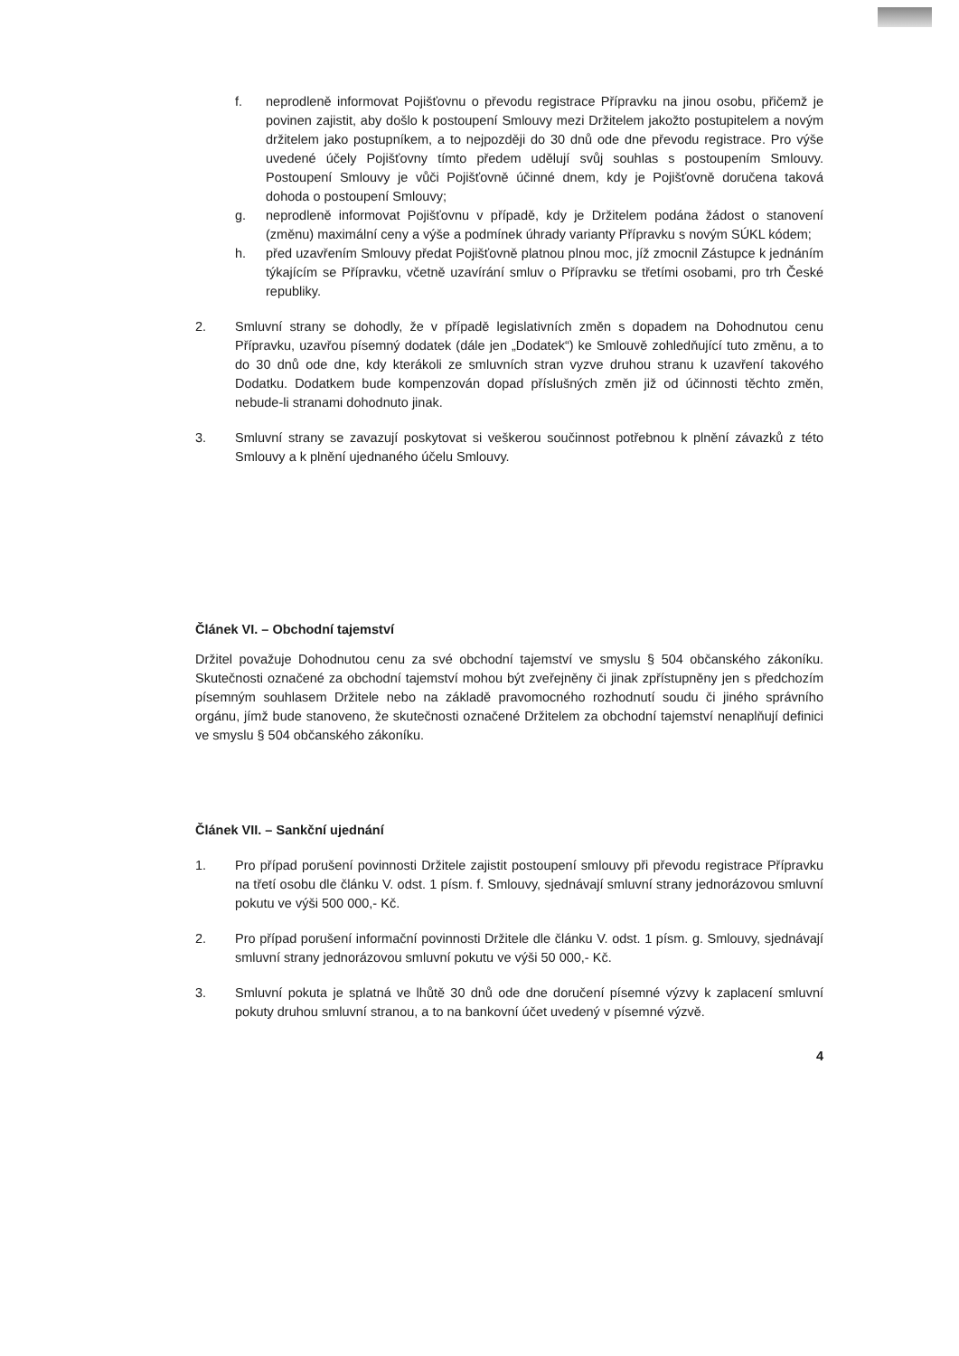f. neprodleně informovat Pojišťovnu o převodu registrace Přípravku na jinou osobu, přičemž je povinen zajistit, aby došlo k postoupení Smlouvy mezi Držitelem jakožto postupitelem a novým držitelem jako postupníkem, a to nejpozději do 30 dnů ode dne převodu registrace. Pro výše uvedené účely Pojišťovny tímto předem udělují svůj souhlas s postoupením Smlouvy. Postoupení Smlouvy je vůči Pojišťovně účinné dnem, kdy je Pojišťovně doručena taková dohoda o postoupení Smlouvy;
g. neprodleně informovat Pojišťovnu v případě, kdy je Držitelem podána žádost o stanovení (změnu) maximální ceny a výše a podmínek úhrady varianty Přípravku s novým SÚKL kódem;
h. před uzavřením Smlouvy předat Pojišťovně platnou plnou moc, jíž zmocnil Zástupce k jednáním týkajícím se Přípravku, včetně uzavírání smluv o Přípravku se třetími osobami, pro trh České republiky.
2. Smluvní strany se dohodly, že v případě legislativních změn s dopadem na Dohodnutou cenu Přípravku, uzavřou písemný dodatek (dále jen „Dodatek“) ke Smlouvě zohledňující tuto změnu, a to do 30 dnů ode dne, kdy kterákoli ze smluvních stran vyzve druhou stranu k uzavření takového Dodatku. Dodatkem bude kompenzován dopad příslušných změn již od účinnosti těchto změn, nebude-li stranami dohodnuto jinak.
3. Smluvní strany se zavazují poskytovat si veškerou součinnost potřebnou k plnění závazků z této Smlouvy a k plnění ujednaného účelu Smlouvy.
Článek VI. – Obchodní tajemství
Držitel považuje Dohodnutou cenu za své obchodní tajemství ve smyslu § 504 občanského zákoníku. Skutečnosti označené za obchodní tajemství mohou být zveřejněny či jinak zpřístupněny jen s předchozím písemným souhlasem Držitele nebo na základě pravomocného rozhodnutí soudu či jiného správního orgánu, jímž bude stanoveno, že skutečnosti označené Držitelem za obchodní tajemství nenaplňují definici ve smyslu § 504 občanského zákoníku.
Článek VII. – Sankční ujednání
1. Pro případ porušení povinnosti Držitele zajistit postoupení smlouvy při převodu registrace Přípravku na třetí osobu dle článku V. odst. 1 písm. f. Smlouvy, sjednávají smluvní strany jednorázovou smluvní pokutu ve výši 500 000,- Kč.
2. Pro případ porušení informační povinnosti Držitele dle článku V. odst. 1 písm. g. Smlouvy, sjednávají smluvní strany jednorázovou smluvní pokutu ve výši 50 000,- Kč.
3. Smluvní pokuta je splatná ve lhůtě 30 dnů ode dne doručení písemné výzvy k zaplacení smluvní pokuty druhou smluvní stranou, a to na bankovní účet uvedený v písemné výzvě.
4